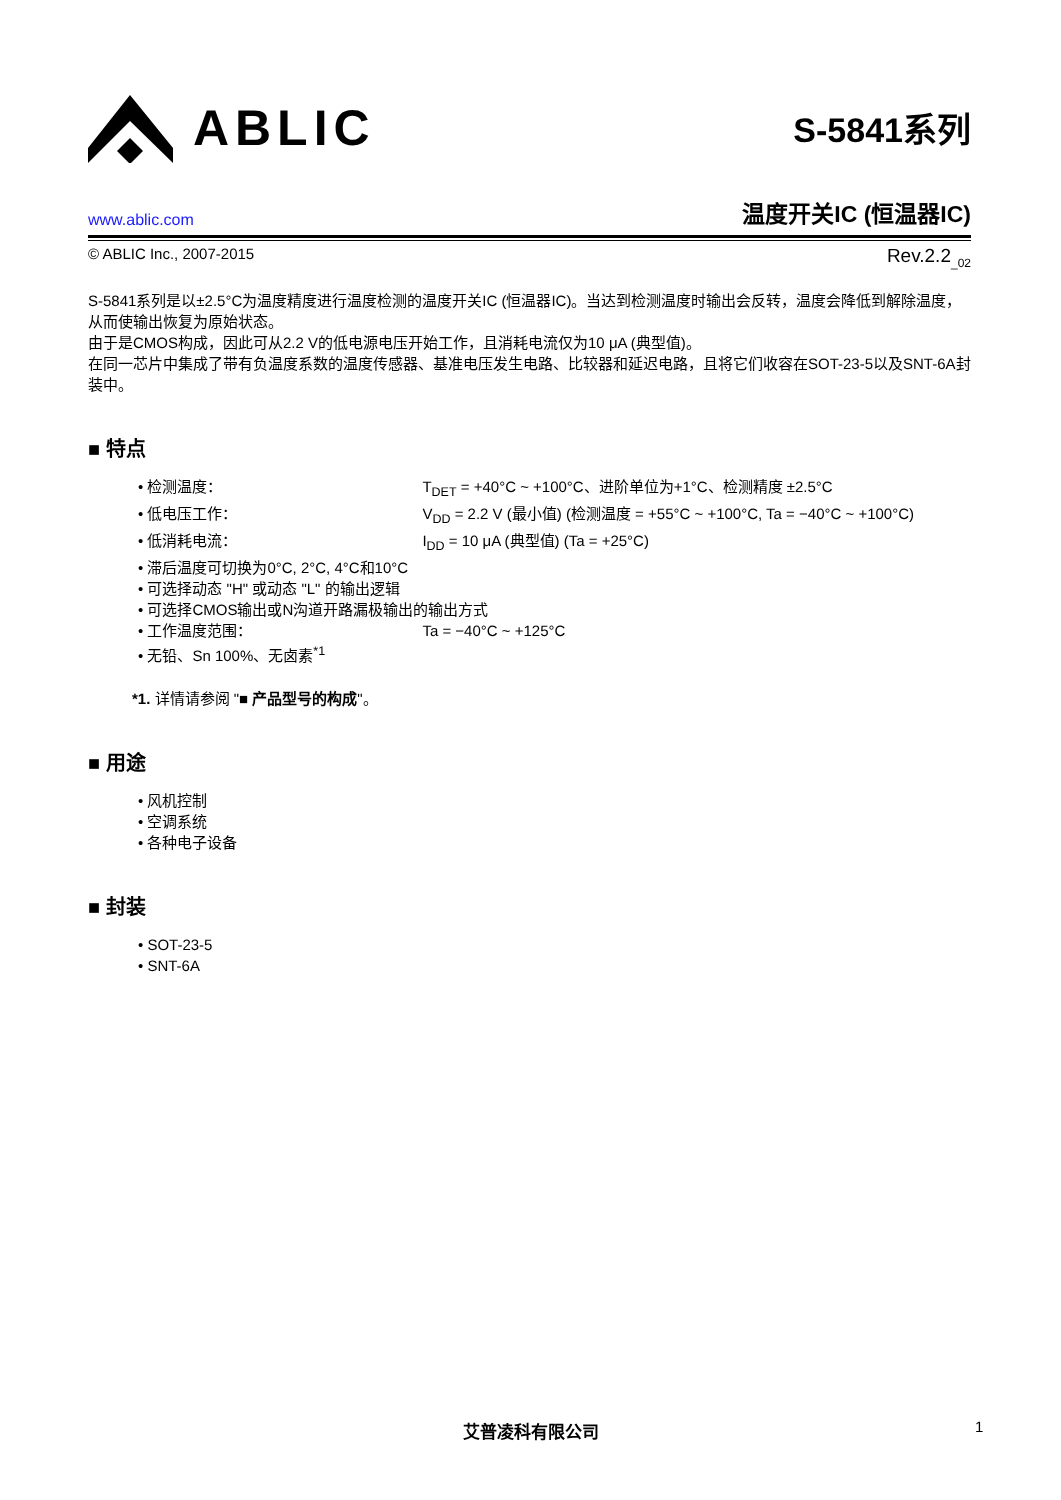ABLIC
S-5841系列
www.ablic.com 温度开关IC (恒温器IC)
© ABLIC Inc., 2007-2015 Rev.2.2<sub>_02</sub>
S-5841系列是以±2.5°C为温度精度进行温度检测的温度开关IC (恒温器IC)。当达到检测温度时输出会反转，温度会降低到解除温度，从而使输出恢复为原始状态。
由于是CMOS构成，因此可从2.2 V的低电源电压开始工作，且消耗电流仅为10 μA (典型值)。
在同一芯片中集成了带有负温度系数的温度传感器、基准电压发生电路、比较器和延迟电路，且将它们收容在SOT-23-5以及SNT-6A封装中。
■ 特点
• 检测温度： T<sub>DET</sub> = +40°C ~ +100°C、进阶单位为+1°C、检测精度 ±2.5°C
• 低电压工作： V<sub>DD</sub> = 2.2 V (最小值) (检测温度 = +55°C ~ +100°C, Ta = −40°C ~ +100°C)
• 低消耗电流： I<sub>DD</sub> = 10 μA (典型值) (Ta = +25°C)
• 滞后温度可切换为0°C, 2°C, 4°C和10°C
• 可选择动态 "H" 或动态 "L" 的输出逻辑
• 可选择CMOS输出或N沟道开路漏极输出的输出方式
• 工作温度范围： Ta = −40°C ~ +125°C
• 无铅、Sn 100%、无卤素<sup>*1</sup>
*1. 详情请参阅 "■ 产品型号的构成"。
■ 用途
• 风机控制
• 空调系统
• 各种电子设备
■ 封装
• SOT-23-5
• SNT-6A
艾普凌科有限公司 1